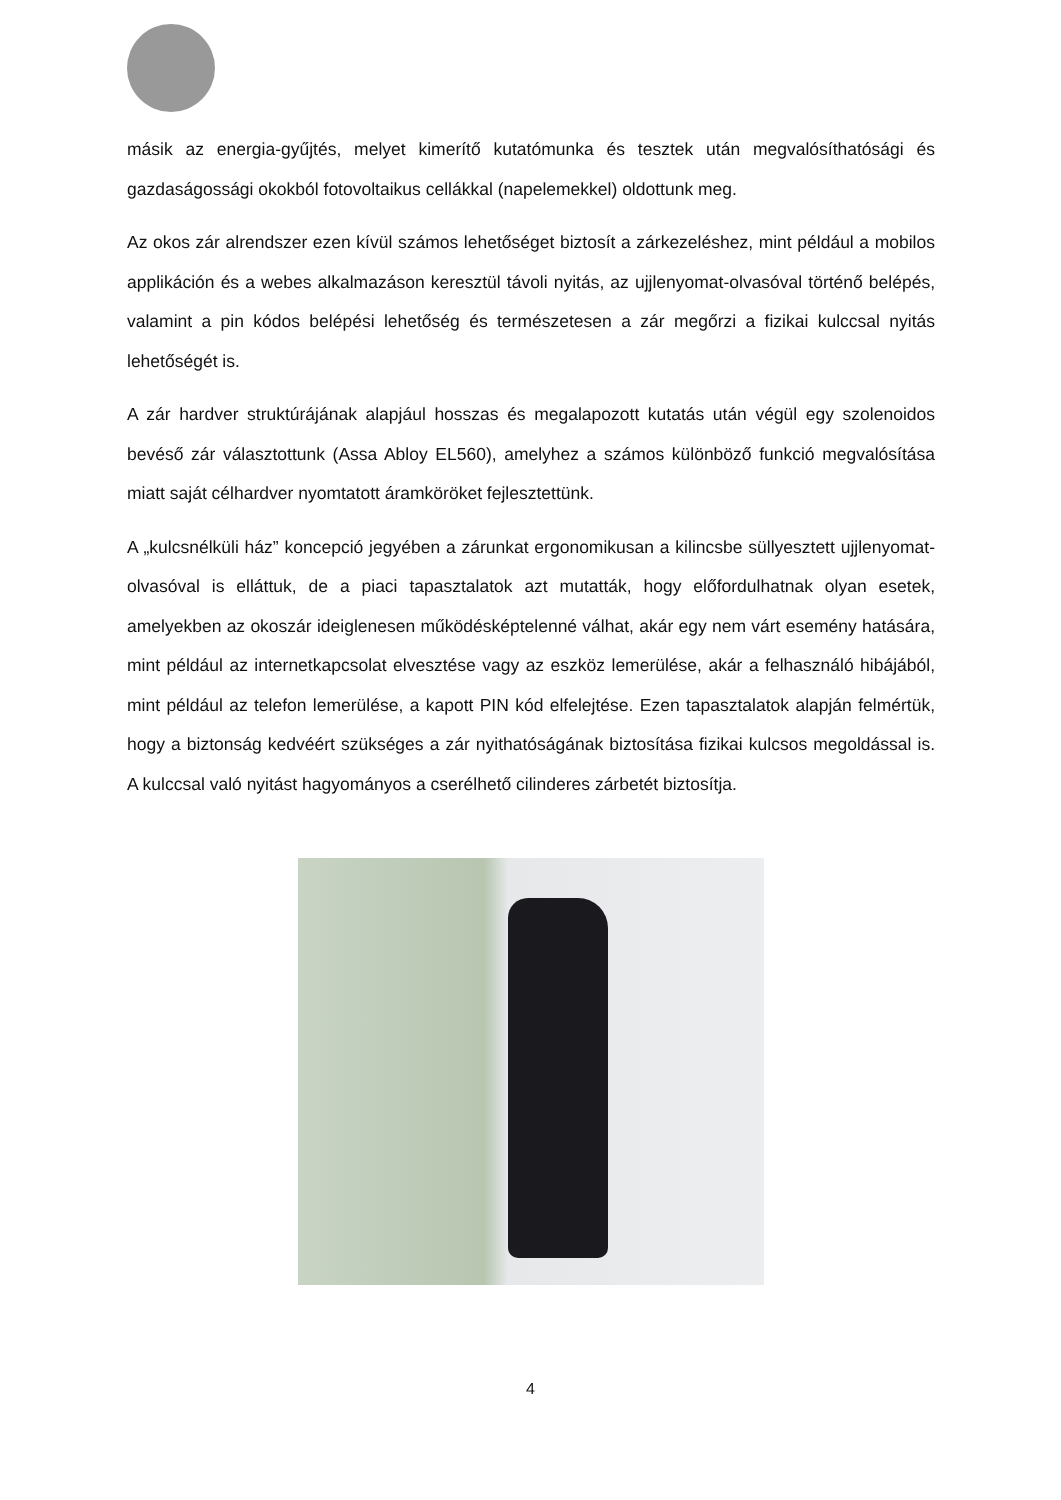másik az energia-gyűjtés, melyet kimerítő kutatómunka és tesztek után megvalósíthatósági és gazdaságossági okokból fotovoltaikus cellákkal (napelemekkel) oldottunk meg.
Az okos zár alrendszer ezen kívül számos lehetőséget biztosít a zárkezeléshez, mint például a mobilos applikáción és a webes alkalmazáson keresztül távoli nyitás, az ujjlenyomat-olvasóval történő belépés, valamint a pin kódos belépési lehetőség és természetesen a zár megőrzi a fizikai kulccsal nyitás lehetőségét is.
A zár hardver struktúrájának alapjául hosszas és megalapozott kutatás után végül egy szolenoidos bevéső zár választottunk (Assa Abloy EL560), amelyhez a számos különböző funkció megvalósítása miatt saját célhardver nyomtatott áramköröket fejlesztettünk.
A „kulcsnélküli ház” koncepció jegyében a zárunkat ergonomikusan a kilincsbe süllyesztett ujjlenyomat-olvasóval is elláttuk, de a piaci tapasztalatok azt mutatták, hogy előfordulhatnak olyan esetek, amelyekben az okoszár ideiglenesen működésképtelenné válhat, akár egy nem várt esemény hatására, mint például az internetkapcsolat elvesztése vagy az eszköz lemerülése, akár a felhasználó hibájából, mint például az telefon lemerülése, a kapott PIN kód elfelejtése. Ezen tapasztalatok alapján felmértük, hogy a biztonság kedvéért szükséges a zár nyithatóságának biztosítása fizikai kulcsos megoldással is. A kulccsal való nyitást hagyományos a cserélhető cilinderes zárbetét biztosítja.
4